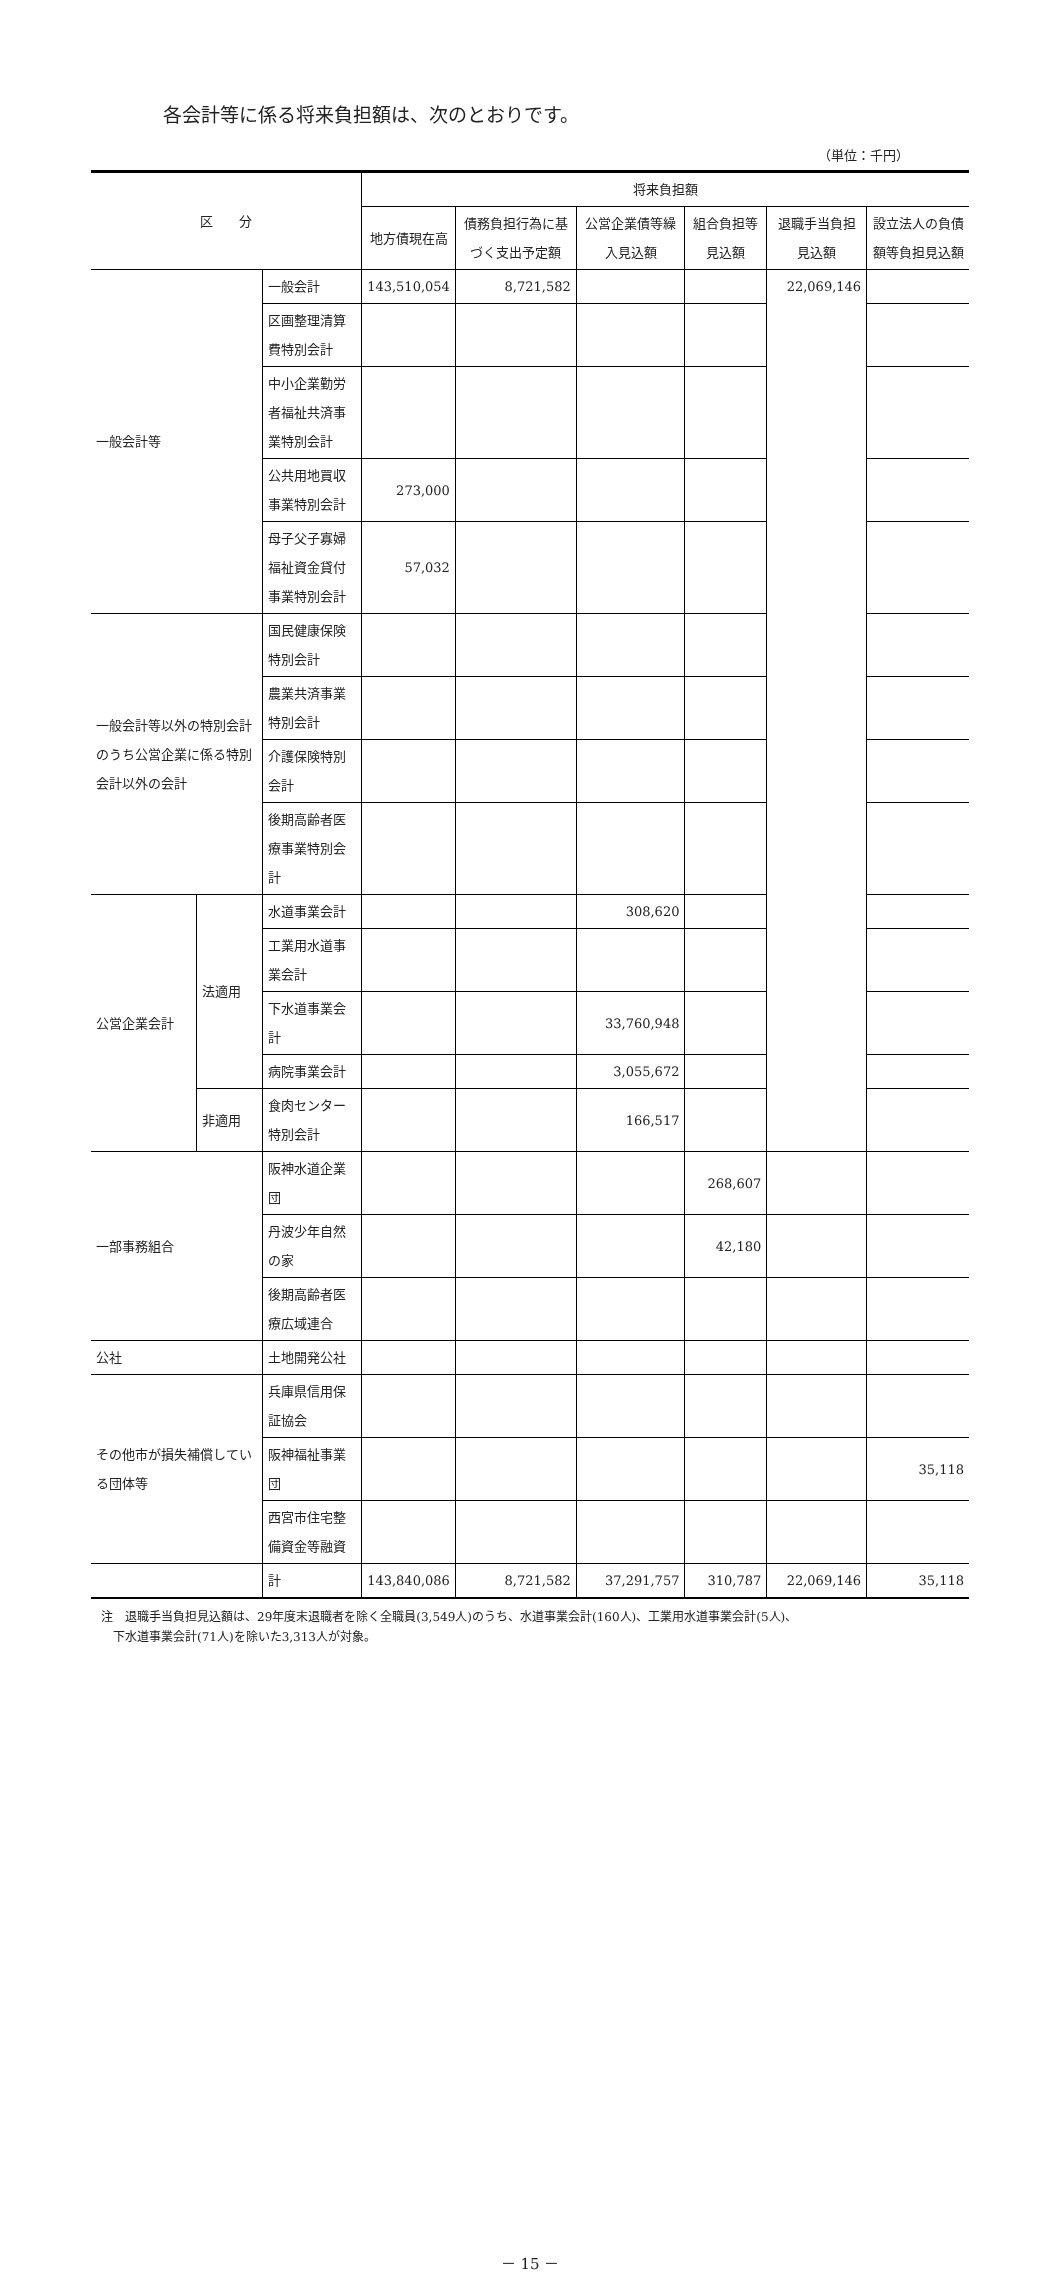各会計等に係る将来負担額は、次のとおりです。
（単位：千円）
| 区 分 | | | 将来負担額 | | | | | |
| --- | --- | --- | --- | --- | --- | --- | --- | --- |
| | | | 地方債現在高 | 債務負担行為に基づく支出予定額 | 公営企業債等繰入見込額 | 組合負担等見込額 | 退職手当負担見込額 | 設立法人の負債額等負担見込額 |
| 一般会計等 | | 一般会計 | 143,510,054 | 8,721,582 | | | 22,069,146 | |
| | | 区画整理清算費特別会計 | | | | | | |
| | | 中小企業勤労者福祉共済事業特別会計 | | | | | | |
| | | 公共用地買収事業特別会計 | 273,000 | | | | | |
| | | 母子父子寡婦福祉資金貸付事業特別会計 | 57,032 | | | | | |
| 一般会計等以外の特別会計のうち公営企業に係る特別会計以外の会計 | | 国民健康保険特別会計 | | | | | | |
| | | 農業共済事業特別会計 | | | | | | |
| | | 介護保険特別会計 | | | | | | |
| | | 後期高齢者医療事業特別会計 | | | | | | |
| 公営企業会計 | 法適用 | 水道事業会計 | | | 308,620 | | | |
| | | 工業用水道事業会計 | | | | | | |
| | | 下水道事業会計 | | | 33,760,948 | | | |
| | | 病院事業会計 | | | 3,055,672 | | | |
| | 非適用 | 食肉センター特別会計 | | | 166,517 | | | |
| 一部事務組合 | | 阪神水道企業団 | | | | 268,607 | | |
| | | 丹波少年自然の家 | | | | 42,180 | | |
| | | 後期高齢者医療広域連合 | | | | | | |
| 公社 | | 土地開発公社 | | | | | | |
| その他市が損失補償している団体等 | | 兵庫県信用保証協会 | | | | | | |
| | | 阪神福祉事業団 | | | | | | 35,118 |
| | | 西宮市住宅整備資金等融資 | | | | | | |
| | | 計 | 143,840,086 | 8,721,582 | 37,291,757 | 310,787 | 22,069,146 | 35,118 |
注　退職手当負担見込額は、29年度末退職者を除く全職員(3,549人)のうち、水道事業会計(160人)、工業用水道事業会計(5人)、
　下水道事業会計(71人)を除いた3,313人が対象。
－ 15 －